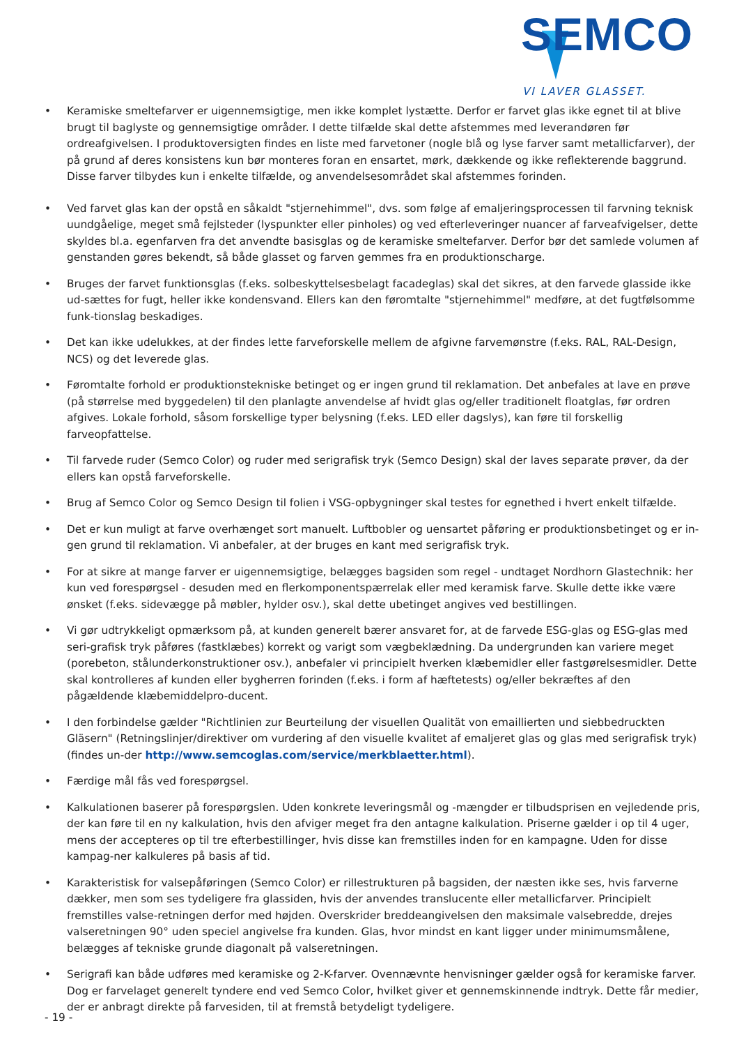SEMCO
VI LAVER GLASSET.
• Keramiske smeltefarver er uigennemsigtige, men ikke komplet lystætte. Derfor er farvet glas ikke egnet til at blive brugt til baglyste og gennemsigtige områder. I dette tilfælde skal dette afstemmes med leverandøren før ordreafgivelsen. I produktoversigten findes en liste med farvetoner (nogle blå og lyse farver samt metallicfarver), der på grund af deres konsistens kun bør monteres foran en ensartet, mørk, dækkende og ikke reflekterende baggrund. Disse farver tilbydes kun i enkelte tilfælde, og anvendelsesområdet skal afstemmes forinden.
• Ved farvet glas kan der opstå en såkaldt "stjernehimmel", dvs. som følge af emaljeringsprocessen til farvning teknisk uundgåelige, meget små fejlsteder (lyspunkter eller pinholes) og ved efterleveringer nuancer af farveafvigelser, dette skyldes bl.a. egenfarven fra det anvendte basisglas og de keramiske smeltefarver. Derfor bør det samlede volumen af genstanden gøres bekendt, så både glasset og farven gemmes fra en produktionscharge.
• Bruges der farvet funktionsglas (f.eks. solbeskyttelsesbelagt facadeglas) skal det sikres, at den farvede glasside ikke ud-sættes for fugt, heller ikke kondensvand. Ellers kan den føromtalte "stjernehimmel" medføre, at det fugtfølsomme funk-tionslag beskadiges.
• Det kan ikke udelukkes, at der findes lette farveforskelle mellem de afgivne farvemønstre (f.eks. RAL, RAL-Design, NCS) og det leverede glas.
• Føromtalte forhold er produktionstekniske betinget og er ingen grund til reklamation. Det anbefales at lave en prøve (på størrelse med byggedelen) til den planlagte anvendelse af hvidt glas og/eller traditionelt floatglas, før ordren afgives. Lokale forhold, såsom forskellige typer belysning (f.eks. LED eller dagslys), kan føre til forskellig farveopfattelse.
• Til farvede ruder (Semco Color) og ruder med serigrafisk tryk (Semco Design) skal der laves separate prøver, da der ellers kan opstå farveforskelle.
• Brug af Semco Color og Semco Design til folien i VSG-opbygninger skal testes for egnethed i hvert enkelt tilfælde.
• Det er kun muligt at farve overhænget sort manuelt. Luftbobler og uensartet påføring er produktionsbetinget og er in-gen grund til reklamation. Vi anbefaler, at der bruges en kant med serigrafisk tryk.
• For at sikre at mange farver er uigennemsigtige, belægges bagsiden som regel - undtaget Nordhorn Glastechnik: her kun ved forespørgsel - desuden med en flerkomponentspærrelak eller med keramisk farve. Skulle dette ikke være ønsket (f.eks. sidevægge på møbler, hylder osv.), skal dette ubetinget angives ved bestillingen.
• Vi gør udtrykkeligt opmærksom på, at kunden generelt bærer ansvaret for, at de farvede ESG-glas og ESG-glas med seri-grafisk tryk påføres (fastklæbes) korrekt og varigt som vægbeklædning. Da undergrunden kan variere meget (porebeton, stålunderkonstruktioner osv.), anbefaler vi principielt hverken klæbemidler eller fastgørelsesmidler. Dette skal kontrolleres af kunden eller bygherren forinden (f.eks. i form af hæftetests) og/eller bekræftes af den pågældende klæbemiddelpro-ducent.
• I den forbindelse gælder "Richtlinien zur Beurteilung der visuellen Qualität von emaillierten und siebbedruckten Gläsern" (Retningslinjer/direktiver om vurdering af den visuelle kvalitet af emaljeret glas og glas med serigrafisk tryk) (findes un-der http://www.semcoglas.com/service/merkblaetter.html).
• Færdige mål fås ved forespørgsel.
• Kalkulationen baserer på forespørgslen. Uden konkrete leveringsmål og -mængder er tilbudsprisen en vejledende pris, der kan føre til en ny kalkulation, hvis den afviger meget fra den antagne kalkulation. Priserne gælder i op til 4 uger, mens der accepteres op til tre efterbestillinger, hvis disse kan fremstilles inden for en kampagne. Uden for disse kampag-ner kalkuleres på basis af tid.
• Karakteristisk for valsepåføringen (Semco Color) er rillestrukturen på bagsiden, der næsten ikke ses, hvis farverne dækker, men som ses tydeligere fra glassiden, hvis der anvendes translucente eller metallicfarver. Principielt fremstilles valse-retningen derfor med højden. Overskrider breddeangivelsen den maksimale valsebredde, drejes valseretningen 90° uden speciel angivelse fra kunden. Glas, hvor mindst en kant ligger under minimumsmålene, belægges af tekniske grunde diagonalt på valseretningen.
• Serigrafi kan både udføres med keramiske og 2-K-farver. Ovennævnte henvisninger gælder også for keramiske farver. Dog er farvelaget generelt tyndere end ved Semco Color, hvilket giver et gennemskinnende indtryk. Dette får medier, der er anbragt direkte på farvesiden, til at fremstå betydeligt tydeligere.
- 19 -